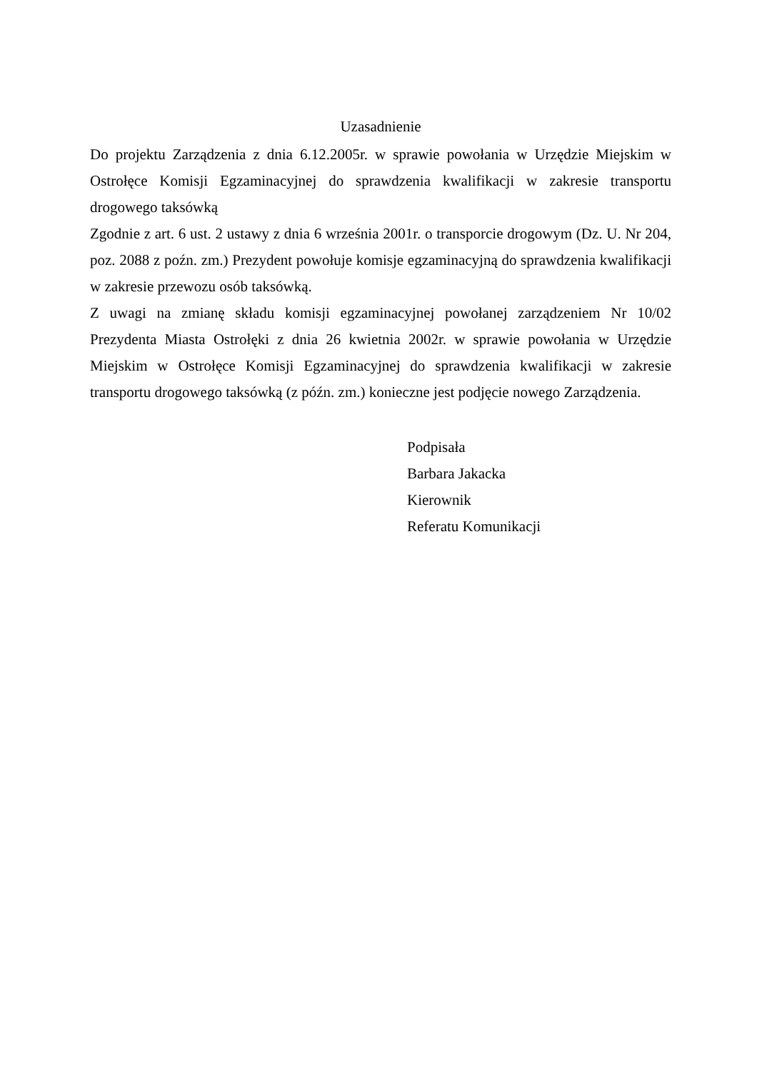Uzasadnienie
Do projektu Zarządzenia z dnia 6.12.2005r. w sprawie powołania w Urzędzie Miejskim w Ostrołęce Komisji Egzaminacyjnej do sprawdzenia kwalifikacji w zakresie transportu drogowego taksówką
Zgodnie z art. 6 ust. 2 ustawy z dnia 6 września 2001r. o transporcie drogowym (Dz. U. Nr 204, poz. 2088 z poźn. zm.) Prezydent powołuje komisje egzaminacyjną do sprawdzenia kwalifikacji w zakresie przewozu osób taksówką.
Z uwagi na zmianę składu komisji egzaminacyjnej powołanej zarządzeniem Nr 10/02 Prezydenta Miasta Ostrołęki z dnia 26 kwietnia 2002r. w sprawie powołania w Urzędzie Miejskim w Ostrołęce Komisji Egzaminacyjnej do sprawdzenia kwalifikacji w zakresie transportu drogowego taksówką (z późn. zm.) konieczne jest podjęcie nowego Zarządzenia.
Podpisała
Barbara Jakacka
Kierownik
Referatu Komunikacji